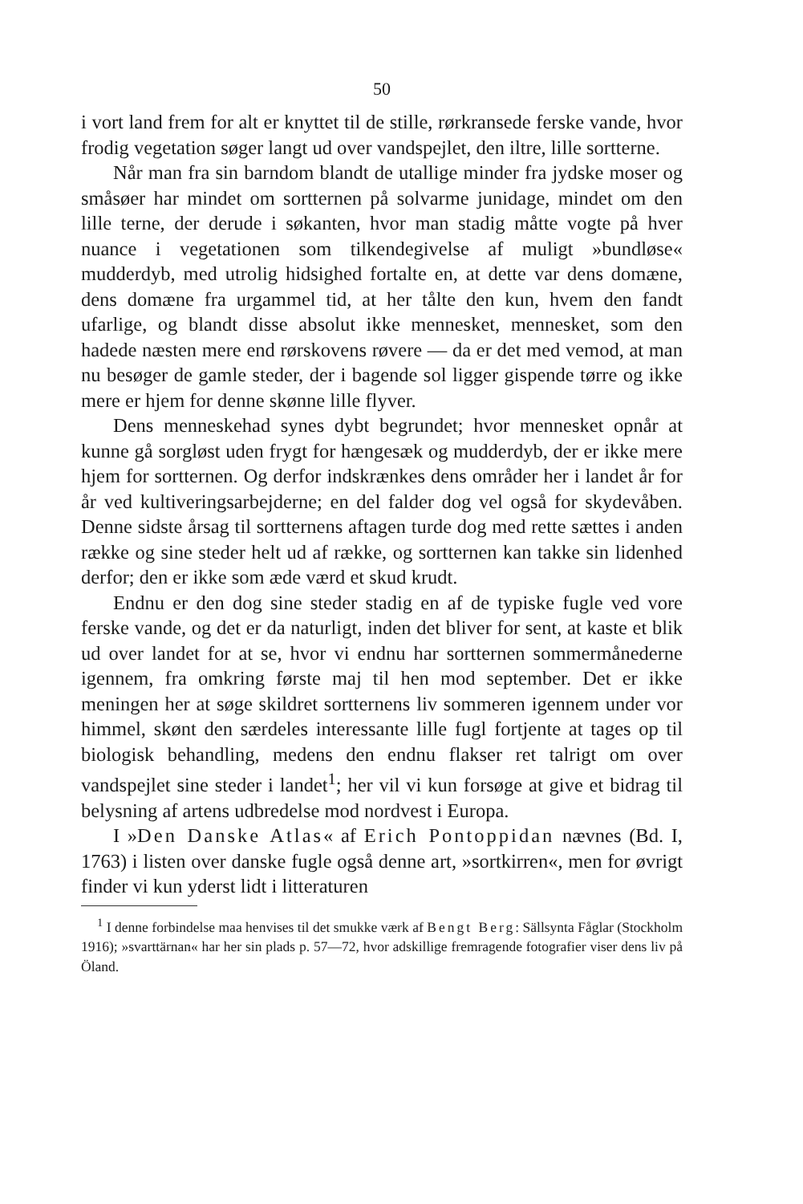50
i vort land frem for alt er knyttet til de stille, rørkransede ferske vande, hvor frodig vegetation søger langt ud over vandspejlet, den iltre, lille sortterne.
Når man fra sin barndom blandt de utallige minder fra jydske moser og småsøer har mindet om sortternen på solvarme junidage, mindet om den lille terne, der derude i søkanten, hvor man stadig måtte vogte på hver nuance i vegetationen som tilkendegivelse af muligt »bundløse« mudderdyb, med utrolig hidsighed fortalte en, at dette var dens domæne, dens domæne fra urgammel tid, at her tålte den kun, hvem den fandt ufarlige, og blandt disse absolut ikke mennesket, mennesket, som den hadede næsten mere end rørskovens røvere — da er det med vemod, at man nu besøger de gamle steder, der i bagende sol ligger gispende tørre og ikke mere er hjem for denne skønne lille flyver.
Dens menneskehad synes dybt begrundet; hvor mennesket opnår at kunne gå sorgløst uden frygt for hængesæk og mudderdyb, der er ikke mere hjem for sortternen. Og derfor indskrænkes dens områder her i landet år for år ved kultiveringsarbejderne; en del falder dog vel også for skydevåben. Denne sidste årsag til sortternens aftagen turde dog med rette sættes i anden række og sine steder helt ud af række, og sortternen kan takke sin lidenhed derfor; den er ikke som æde værd et skud krudt.
Endnu er den dog sine steder stadig en af de typiske fugle ved vore ferske vande, og det er da naturligt, inden det bliver for sent, at kaste et blik ud over landet for at se, hvor vi endnu har sortternen sommermånederne igennem, fra omkring første maj til hen mod september. Det er ikke meningen her at søge skildret sortternens liv sommeren igennem under vor himmel, skønt den særdeles interessante lille fugl fortjente at tages op til biologisk behandling, medens den endnu flakser ret talrigt om over vandspejlet sine steder i landet<sup>1</sup>; her vil vi kun forsøge at give et bidrag til belysning af artens udbredelse mod nordvest i Europa.
I »Den Danske Atlas« af Erich Pontoppidan nævnes (Bd. I, 1763) i listen over danske fugle også denne art, »sortkirren«, men for øvrigt finder vi kun yderst lidt i litteraturen
<sup>1</sup> I denne forbindelse maa henvises til det smukke værk af Bengt Berg: Sällsynta Fåglar (Stockholm 1916); »svarttärnan« har her sin plads p. 57—72, hvor adskillige fremragende fotografier viser dens liv på Öland.